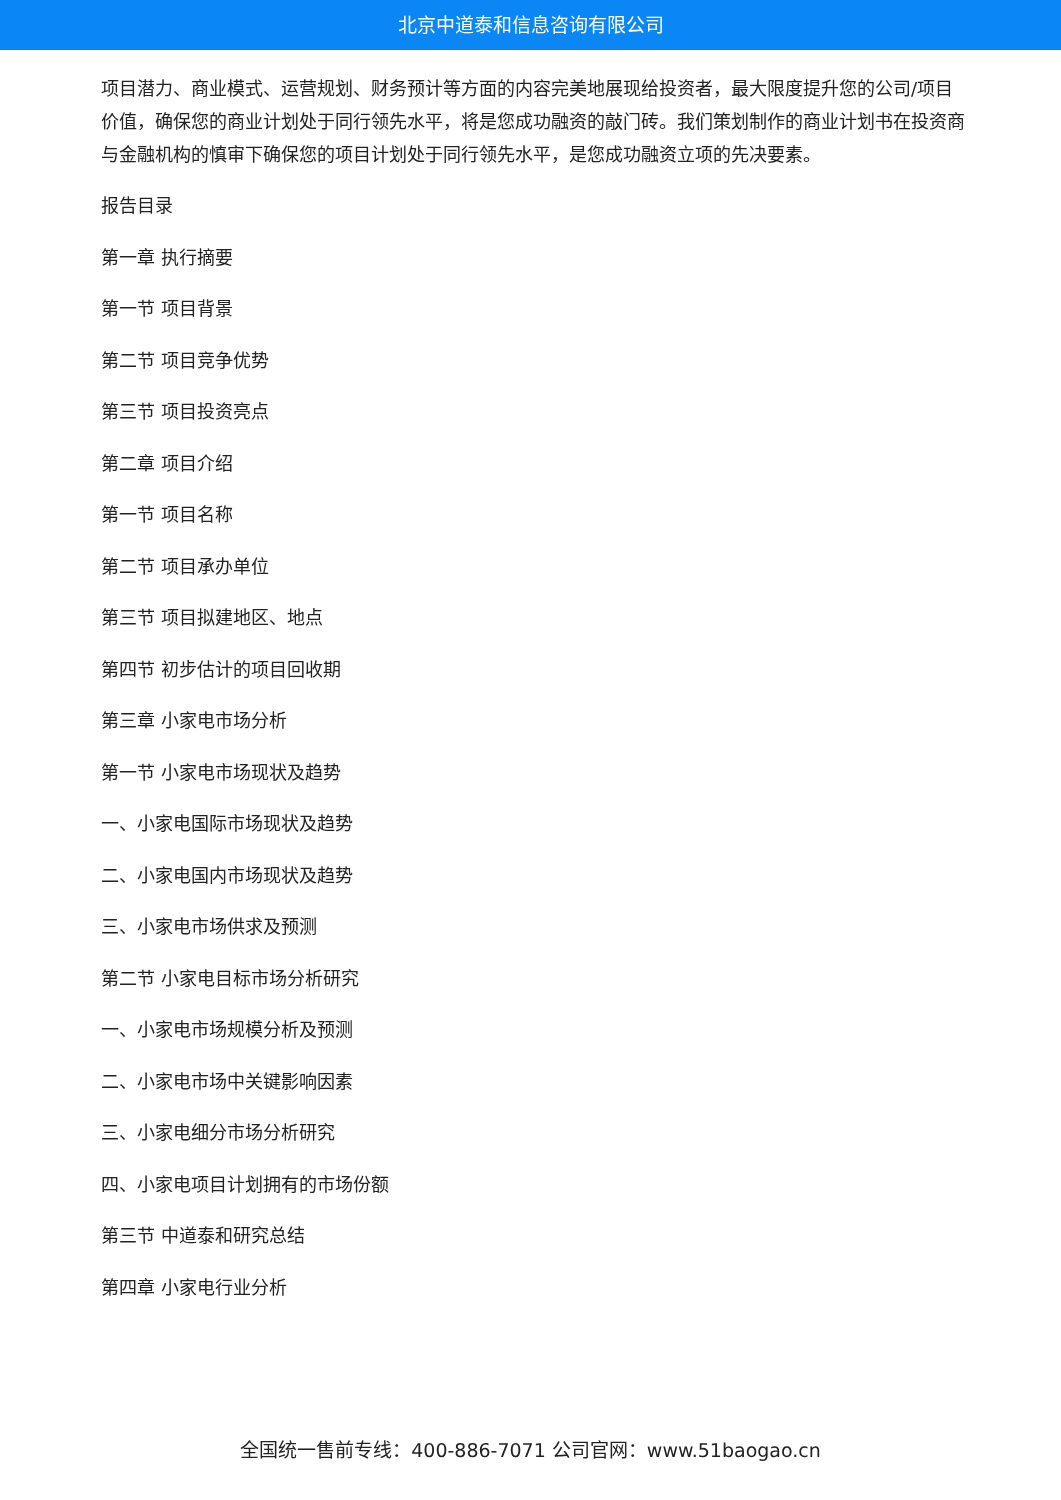北京中道泰和信息咨询有限公司
项目潜力、商业模式、运营规划、财务预计等方面的内容完美地展现给投资者，最大限度提升您的公司/项目价值，确保您的商业计划处于同行领先水平，将是您成功融资的敲门砖。我们策划制作的商业计划书在投资商与金融机构的慎审下确保您的项目计划处于同行领先水平，是您成功融资立项的先决要素。
报告目录
第一章 执行摘要
第一节 项目背景
第二节 项目竞争优势
第三节 项目投资亮点
第二章 项目介绍
第一节 项目名称
第二节 项目承办单位
第三节 项目拟建地区、地点
第四节 初步估计的项目回收期
第三章 小家电市场分析
第一节 小家电市场现状及趋势
一、小家电国际市场现状及趋势
二、小家电国内市场现状及趋势
三、小家电市场供求及预测
第二节 小家电目标市场分析研究
一、小家电市场规模分析及预测
二、小家电市场中关键影响因素
三、小家电细分市场分析研究
四、小家电项目计划拥有的市场份额
第三节 中道泰和研究总结
第四章 小家电行业分析
全国统一售前专线：400-886-7071 公司官网：www.51baogao.cn